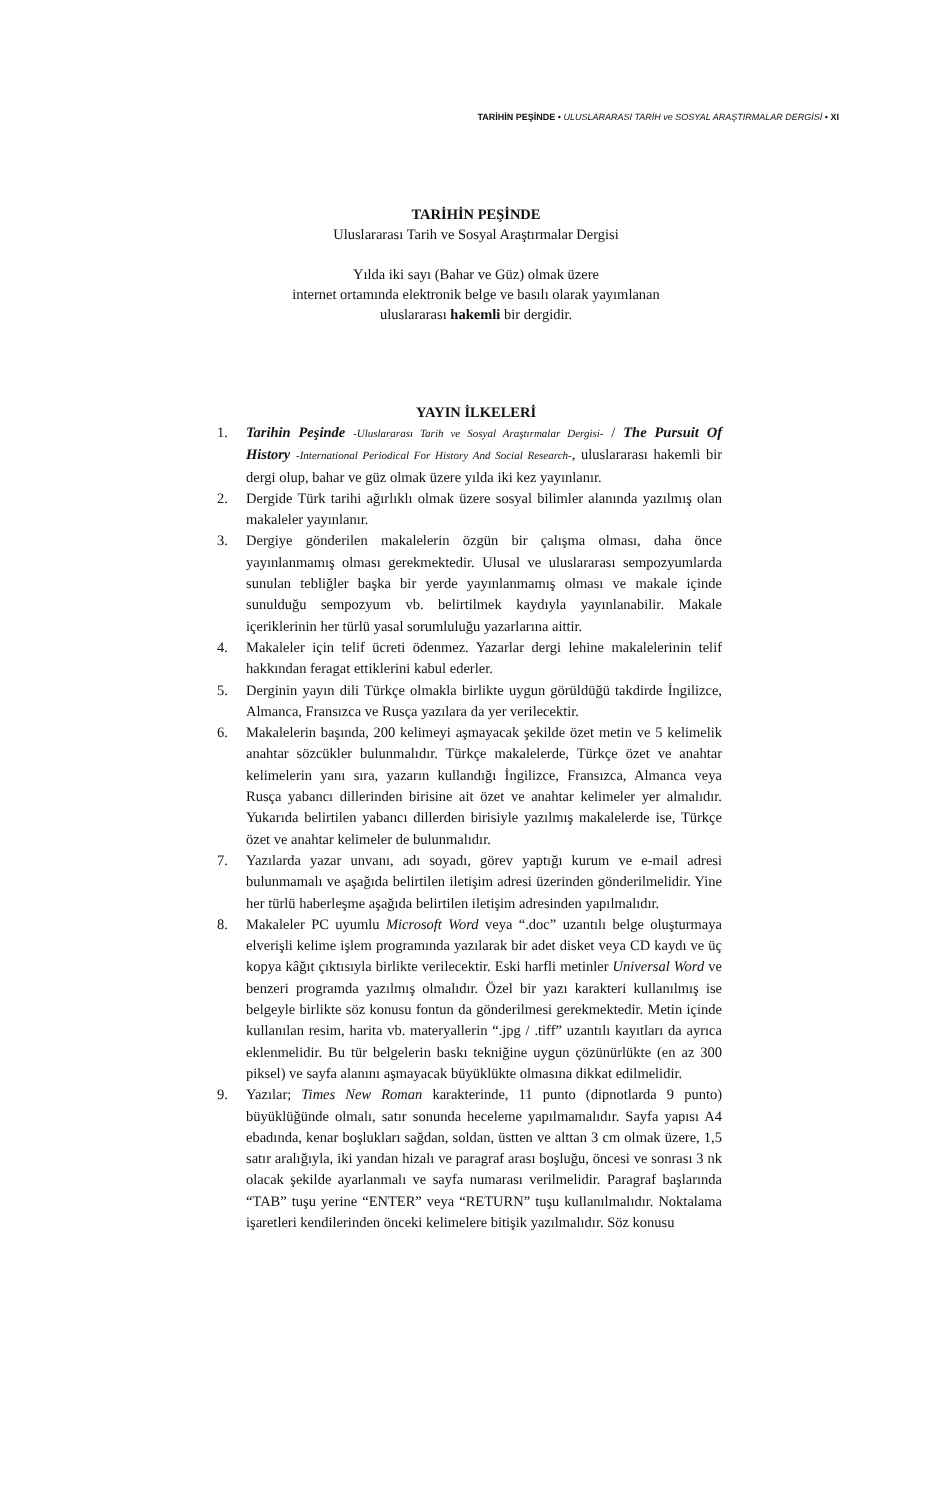TARİHİN PEŞİNDE • ULUSLARARASI TARİH ve SOSYAL ARAŞTIRMALAR DERGİSİ • XI
TARİHİN PEŞİNDE
Uluslararası Tarih ve Sosyal Araştırmalar Dergisi
Yılda iki sayı (Bahar ve Güz) olmak üzere
internet ortamında elektronik belge ve basılı olarak yayımlanan
uluslararası hakemli bir dergidir.
YAYIN İLKELERİ
1. Tarihin Peşinde -Uluslararası Tarih ve Sosyal Araştırmalar Dergisi- / The Pursuit Of History -International Periodical For History And Social Research-, uluslararası hakemli bir dergi olup, bahar ve güz olmak üzere yılda iki kez yayınlanır.
2. Dergide Türk tarihi ağırlıklı olmak üzere sosyal bilimler alanında yazılmış olan makaleler yayınlanır.
3. Dergiye gönderilen makalelerin özgün bir çalışma olması, daha önce yayınlanmamış olması gerekmektedir. Ulusal ve uluslararası sempozyumlarda sunulan tebliğler başka bir yerde yayınlanmamış olması ve makale içinde sunulduğu sempozyum vb. belirtilmek kaydıyla yayınlanabilir. Makale içeriklerinin her türlü yasal sorumluluğu yazarlarına aittir.
4. Makaleler için telif ücreti ödenmez. Yazarlar dergi lehine makalelerinin telif hakkından feragat ettiklerini kabul ederler.
5. Derginin yayın dili Türkçe olmakla birlikte uygun görüldüğü takdirde İngilizce, Almanca, Fransızca ve Rusça yazılara da yer verilecektir.
6. Makalelerin başında, 200 kelimeyi aşmayacak şekilde özet metin ve 5 kelimelik anahtar sözcükler bulunmalıdır. Türkçe makalelerde, Türkçe özet ve anahtar kelimelerin yanı sıra, yazarın kullandığı İngilizce, Fransızca, Almanca veya Rusça yabancı dillerinden birisine ait özet ve anahtar kelimeler yer almalıdır. Yukarıda belirtilen yabancı dillerden birisiyle yazılmış makalelerde ise, Türkçe özet ve anahtar kelimeler de bulunmalıdır.
7. Yazılarda yazar unvanı, adı soyadı, görev yaptığı kurum ve e-mail adresi bulunmamalı ve aşağıda belirtilen iletişim adresi üzerinden gönderilmelidir. Yine her türlü haberleşme aşağıda belirtilen iletişim adresinden yapılmalıdır.
8. Makaleler PC uyumlu Microsoft Word veya “.doc” uzantılı belge oluşturmaya elverişli kelime işlem programında yazılarak bir adet disket veya CD kaydı ve üç kopya kâğıt çıktısıyla birlikte verilecektir. Eski harfli metinler Universal Word ve benzeri programda yazılmış olmalıdır. Özel bir yazı karakteri kullanılmış ise belgeyle birlikte söz konusu fontun da gönderilmesi gerekmektedir. Metin içinde kullanılan resim, harita vb. materyallerin “.jpg / .tiff” uzantılı kayıtları da ayrıca eklenmelidir. Bu tür belgelerin baskı tekniğine uygun çözünürlükte (en az 300 piksel) ve sayfa alanını aşmayacak büyüklükte olmasına dikkat edilmelidir.
9. Yazılar; Times New Roman karakterinde, 11 punto (dipnotlarda 9 punto) büyüklüğünde olmalı, satır sonunda heceleme yapılmamalıdır. Sayfa yapısı A4 ebadında, kenar boşlukları sağdan, soldan, üstten ve alttan 3 cm olmak üzere, 1,5 satır aralığıyla, iki yandan hizalı ve paragraf arası boşluğu, öncesi ve sonrası 3 nk olacak şekilde ayarlanmalı ve sayfa numarası verilmelidir. Paragraf başlarında “TAB” tuşu yerine “ENTER” veya “RETURN” tuşu kullanılmalıdır. Noktalama işaretleri kendilerinden önceki kelimelere bitişik yazılmalıdır. Söz konusu